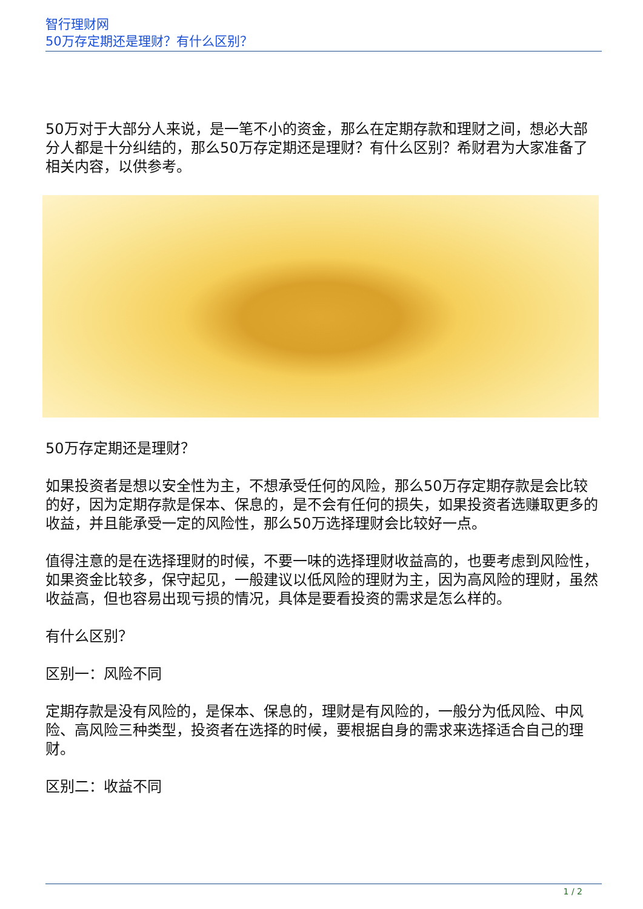智行理财网
50万存定期还是理财？有什么区别？
50万对于大部分人来说，是一笔不小的资金，那么在定期存款和理财之间，想必大部分人都是十分纠结的，那么50万存定期还是理财？有什么区别？希财君为大家准备了相关内容，以供参考。
50万存定期还是理财？
如果投资者是想以安全性为主，不想承受任何的风险，那么50万存定期存款是会比较的好，因为定期存款是保本、保息的，是不会有任何的损失，如果投资者选赚取更多的收益，并且能承受一定的风险性，那么50万选择理财会比较好一点。
值得注意的是在选择理财的时候，不要一味的选择理财收益高的，也要考虑到风险性，如果资金比较多，保守起见，一般建议以低风险的理财为主，因为高风险的理财，虽然收益高，但也容易出现亏损的情况，具体是要看投资的需求是怎么样的。
有什么区别？
区别一：风险不同
定期存款是没有风险的，是保本、保息的，理财是有风险的，一般分为低风险、中风险、高风险三种类型，投资者在选择的时候，要根据自身的需求来选择适合自己的理财。
区别二：收益不同
1 / 2